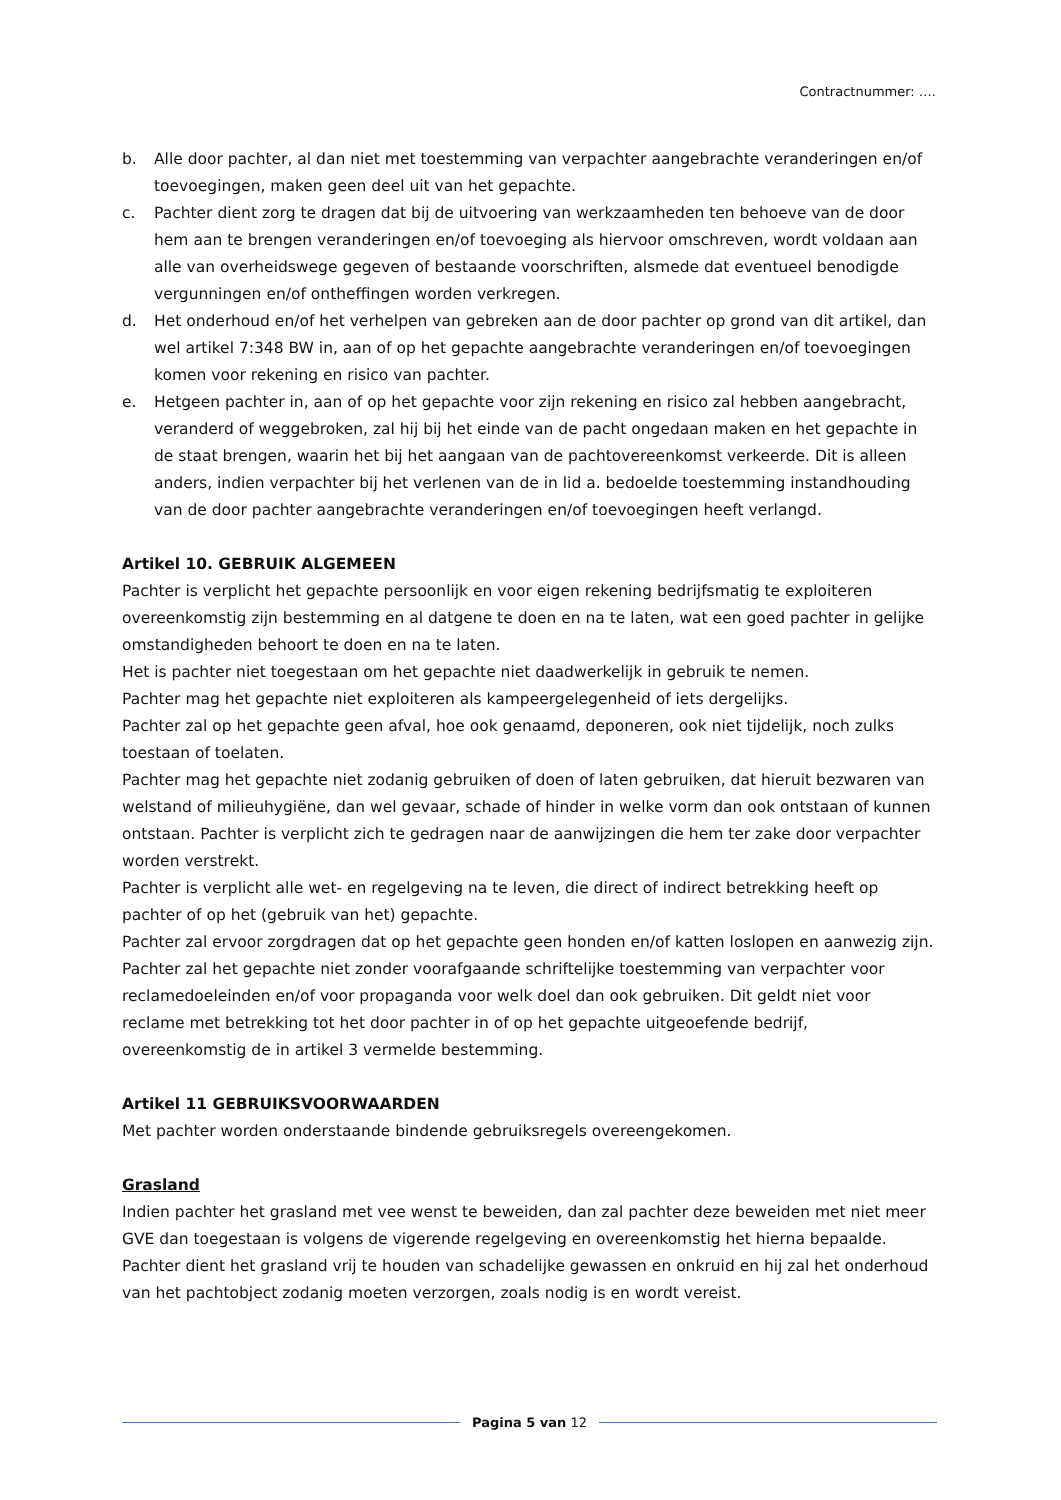Contractnummer: ….
b. Alle door pachter, al dan niet met toestemming van verpachter aangebrachte veranderingen en/of toevoegingen, maken geen deel uit van het gepachte.
c. Pachter dient zorg te dragen dat bij de uitvoering van werkzaamheden ten behoeve van de door hem aan te brengen veranderingen en/of toevoeging als hiervoor omschreven, wordt voldaan aan alle van overheidswege gegeven of bestaande voorschriften, alsmede dat eventueel benodigde vergunningen en/of ontheffingen worden verkregen.
d. Het onderhoud en/of het verhelpen van gebreken aan de door pachter op grond van dit artikel, dan wel artikel 7:348 BW in, aan of op het gepachte aangebrachte veranderingen en/of toevoegingen komen voor rekening en risico van pachter.
e. Hetgeen pachter in, aan of op het gepachte voor zijn rekening en risico zal hebben aangebracht, veranderd of weggebroken, zal hij bij het einde van de pacht ongedaan maken en het gepachte in de staat brengen, waarin het bij het aangaan van de pachtovereenkomst verkeerde. Dit is alleen anders, indien verpachter bij het verlenen van de in lid a. bedoelde toestemming instandhouding van de door pachter aangebrachte veranderingen en/of toevoegingen heeft verlangd.
Artikel 10. GEBRUIK ALGEMEEN
Pachter is verplicht het gepachte persoonlijk en voor eigen rekening bedrijfsmatig te exploiteren overeenkomstig zijn bestemming en al datgene te doen en na te laten, wat een goed pachter in gelijke omstandigheden behoort te doen en na te laten.
Het is pachter niet toegestaan om het gepachte niet daadwerkelijk in gebruik te nemen.
Pachter mag het gepachte niet exploiteren als kampeergelegenheid of iets dergelijks.
Pachter zal op het gepachte geen afval, hoe ook genaamd, deponeren, ook niet tijdelijk, noch zulks toestaan of toelaten.
Pachter mag het gepachte niet zodanig gebruiken of doen of laten gebruiken, dat hieruit bezwaren van welstand of milieuhygiëne, dan wel gevaar, schade of hinder in welke vorm dan ook ontstaan of kunnen ontstaan. Pachter is verplicht zich te gedragen naar de aanwijzingen die hem ter zake door verpachter worden verstrekt.
Pachter is verplicht alle wet- en regelgeving na te leven, die direct of indirect betrekking heeft op pachter of op het (gebruik van het) gepachte.
Pachter zal ervoor zorgdragen dat op het gepachte geen honden en/of katten loslopen en aanwezig zijn.
Pachter zal het gepachte niet zonder voorafgaande schriftelijke toestemming van verpachter voor reclamedoeleinden en/of voor propaganda voor welk doel dan ook gebruiken. Dit geldt niet voor reclame met betrekking tot het door pachter in of op het gepachte uitgeoefende bedrijf, overeenkomstig de in artikel 3 vermelde bestemming.
Artikel 11 GEBRUIKSVOORWAARDEN
Met pachter worden onderstaande bindende gebruiksregels overeengekomen.
Grasland
Indien pachter het grasland met vee wenst te beweiden, dan zal pachter deze beweiden met niet meer GVE dan toegestaan is volgens de vigerende regelgeving en overeenkomstig het hierna bepaalde.
Pachter dient het grasland vrij te houden van schadelijke gewassen en onkruid en hij zal het onderhoud van het pachtobject zodanig moeten verzorgen, zoals nodig is en wordt vereist.
Pagina 5 van 12